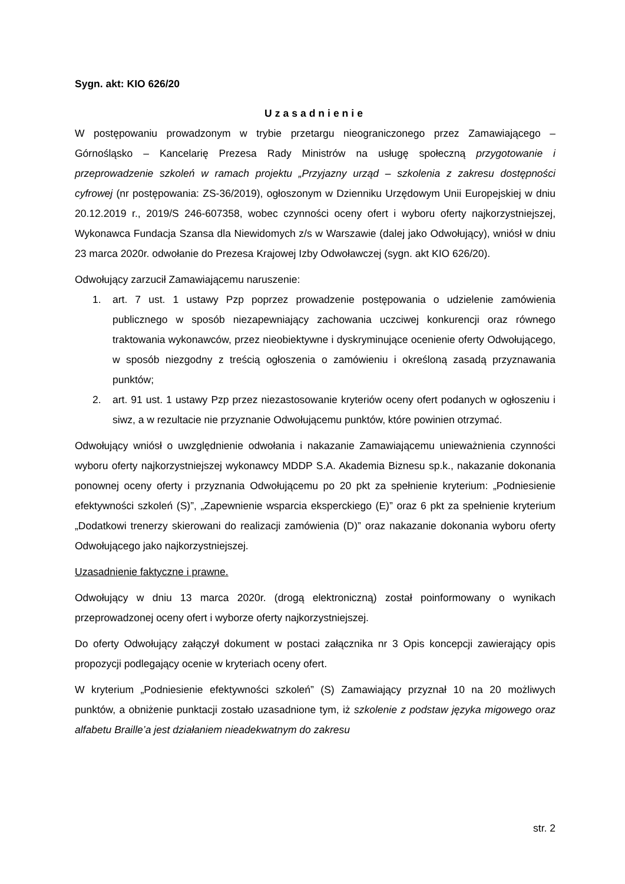Sygn. akt: KIO 626/20
Uzasadnienie
W postępowaniu prowadzonym w trybie przetargu nieograniczonego przez Zamawiającego – Górnośląsko – Kancelarię Prezesa Rady Ministrów na usługę społeczną przygotowanie i przeprowadzenie szkoleń w ramach projektu „Przyjazny urząd – szkolenia z zakresu dostępności cyfrowej (nr postępowania: ZS-36/2019), ogłoszonym w Dzienniku Urzędowym Unii Europejskiej w dniu 20.12.2019 r., 2019/S 246-607358, wobec czynności oceny ofert i wyboru oferty najkorzystniejszej, Wykonawca Fundacja Szansa dla Niewidomych z/s w Warszawie (dalej jako Odwołujący), wniósł w dniu 23 marca 2020r. odwołanie do Prezesa Krajowej Izby Odwoławczej (sygn. akt KIO 626/20).
Odwołujący zarzucił Zamawiającemu naruszenie:
1. art. 7 ust. 1 ustawy Pzp poprzez prowadzenie postępowania o udzielenie zamówienia publicznego w sposób niezapewniający zachowania uczciwej konkurencji oraz równego traktowania wykonawców, przez nieobiektywne i dyskryminujące ocenienie oferty Odwołującego, w sposób niezgodny z treścią ogłoszenia o zamówieniu i określoną zasadą przyznawania punktów;
2. art. 91 ust. 1 ustawy Pzp przez niezastosowanie kryteriów oceny ofert podanych w ogłoszeniu i siwz, a w rezultacie nie przyznanie Odwołującemu punktów, które powinien otrzymać.
Odwołujący wniósł o uwzględnienie odwołania i nakazanie Zamawiającemu unieważnienia czynności wyboru oferty najkorzystniejszej wykonawcy MDDP S.A. Akademia Biznesu sp.k., nakazanie dokonania ponownej oceny oferty i przyznania Odwołującemu po 20 pkt za spełnienie kryterium: „Podniesienie efektywności szkoleń (S)”, „Zapewnienie wsparcia eksperckiego (E)” oraz 6 pkt za spełnienie kryterium „Dodatkowi trenerzy skierowani do realizacji zamówienia (D)” oraz nakazanie dokonania wyboru oferty Odwołującego jako najkorzystniejszej.
Uzasadnienie faktyczne i prawne.
Odwołujący w dniu 13 marca 2020r. (drogą elektroniczną) został poinformowany o wynikach przeprowadzonej oceny ofert i wyborze oferty najkorzystniejszej.
Do oferty Odwołujący załączył dokument w postaci załącznika nr 3 Opis koncepcji zawierający opis propozycji podlegający ocenie w kryteriach oceny ofert.
W kryterium „Podniesienie efektywności szkoleń” (S) Zamawiający przyznał 10 na 20 możliwych punktów, a obniżenie punktacji zostało uzasadnione tym, iż szkolenie z podstaw języka migowego oraz alfabetu Braille’a jest działaniem nieadekwatnym do zakresu
str. 2